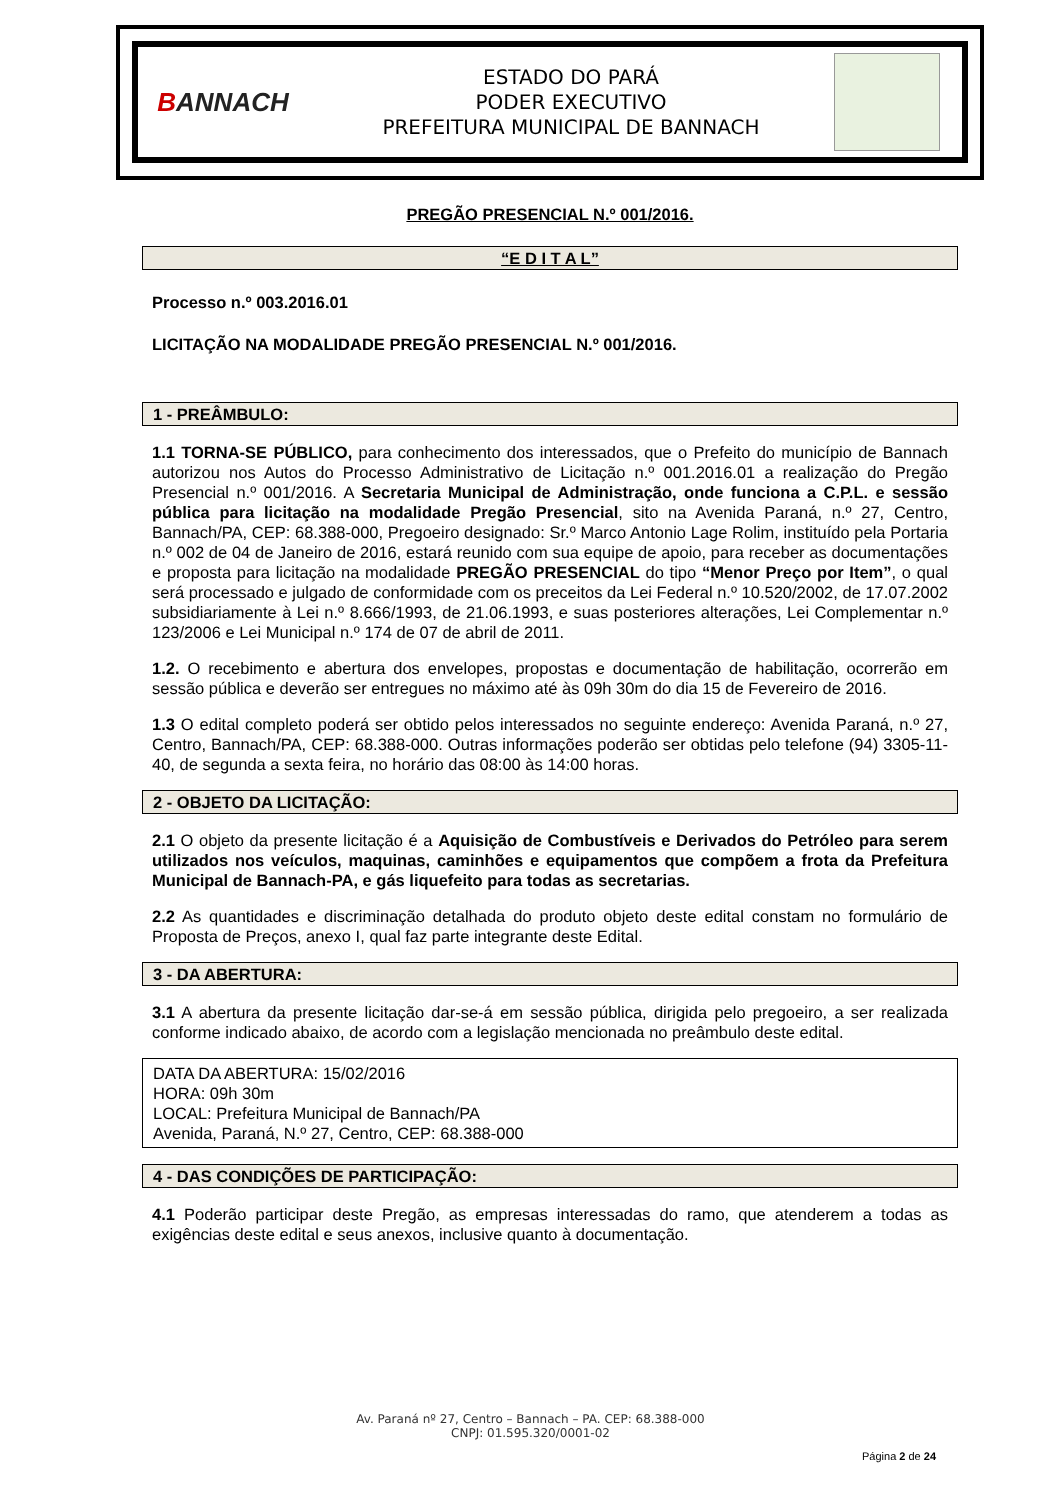BANNACH
ESTADO DO PARÁ
PODER EXECUTIVO
PREFEITURA MUNICIPAL DE BANNACH
PREGÃO PRESENCIAL N.º 001/2016.
“E D I T A L”
Processo n.º 003.2016.01
LICITAÇÃO NA MODALIDADE PREGÃO PRESENCIAL N.º 001/2016.
1 - PREÂMBULO:
1.1 TORNA-SE PÚBLICO, para conhecimento dos interessados, que o Prefeito do município de Bannach autorizou nos Autos do Processo Administrativo de Licitação n.º 001.2016.01 a realização do Pregão Presencial n.º 001/2016. A Secretaria Municipal de Administração, onde funciona a C.P.L. e sessão pública para licitação na modalidade Pregão Presencial, sito na Avenida Paraná, n.º 27, Centro, Bannach/PA, CEP: 68.388-000, Pregoeiro designado: Sr.º Marco Antonio Lage Rolim, instituído pela Portaria n.º 002 de 04 de Janeiro de 2016, estará reunido com sua equipe de apoio, para receber as documentações e proposta para licitação na modalidade PREGÃO PRESENCIAL do tipo “Menor Preço por Item”, o qual será processado e julgado de conformidade com os preceitos da Lei Federal n.º 10.520/2002, de 17.07.2002 subsidiariamente à Lei n.º 8.666/1993, de 21.06.1993, e suas posteriores alterações, Lei Complementar n.º 123/2006 e Lei Municipal n.º 174 de 07 de abril de 2011.
1.2. O recebimento e abertura dos envelopes, propostas e documentação de habilitação, ocorrerão em sessão pública e deverão ser entregues no máximo até às 09h 30m do dia 15 de Fevereiro de 2016.
1.3 O edital completo poderá ser obtido pelos interessados no seguinte endereço: Avenida Paraná, n.º 27, Centro, Bannach/PA, CEP: 68.388-000. Outras informações poderão ser obtidas pelo telefone (94) 3305-11-40, de segunda a sexta feira, no horário das 08:00 às 14:00 horas.
2 - OBJETO DA LICITAÇÃO:
2.1 O objeto da presente licitação é a Aquisição de Combustíveis e Derivados do Petróleo para serem utilizados nos veículos, maquinas, caminhões e equipamentos que compõem a frota da Prefeitura Municipal de Bannach-PA, e gás liquefeito para todas as secretarias.
2.2 As quantidades e discriminação detalhada do produto objeto deste edital constam no formulário de Proposta de Preços, anexo I, qual faz parte integrante deste Edital.
3 - DA ABERTURA:
3.1 A abertura da presente licitação dar-se-á em sessão pública, dirigida pelo pregoeiro, a ser realizada conforme indicado abaixo, de acordo com a legislação mencionada no preâmbulo deste edital.
DATA DA ABERTURA: 15/02/2016
HORA: 09h 30m
LOCAL: Prefeitura Municipal de Bannach/PA
Avenida, Paraná, N.º 27, Centro, CEP: 68.388-000
4 - DAS CONDIÇÕES DE PARTICIPAÇÃO:
4.1 Poderão participar deste Pregão, as empresas interessadas do ramo, que atenderem a todas as exigências deste edital e seus anexos, inclusive quanto à documentação.
Av. Paraná nº 27, Centro – Bannach – PA. CEP: 68.388-000
CNPJ: 01.595.320/0001-02
Página 2 de 24